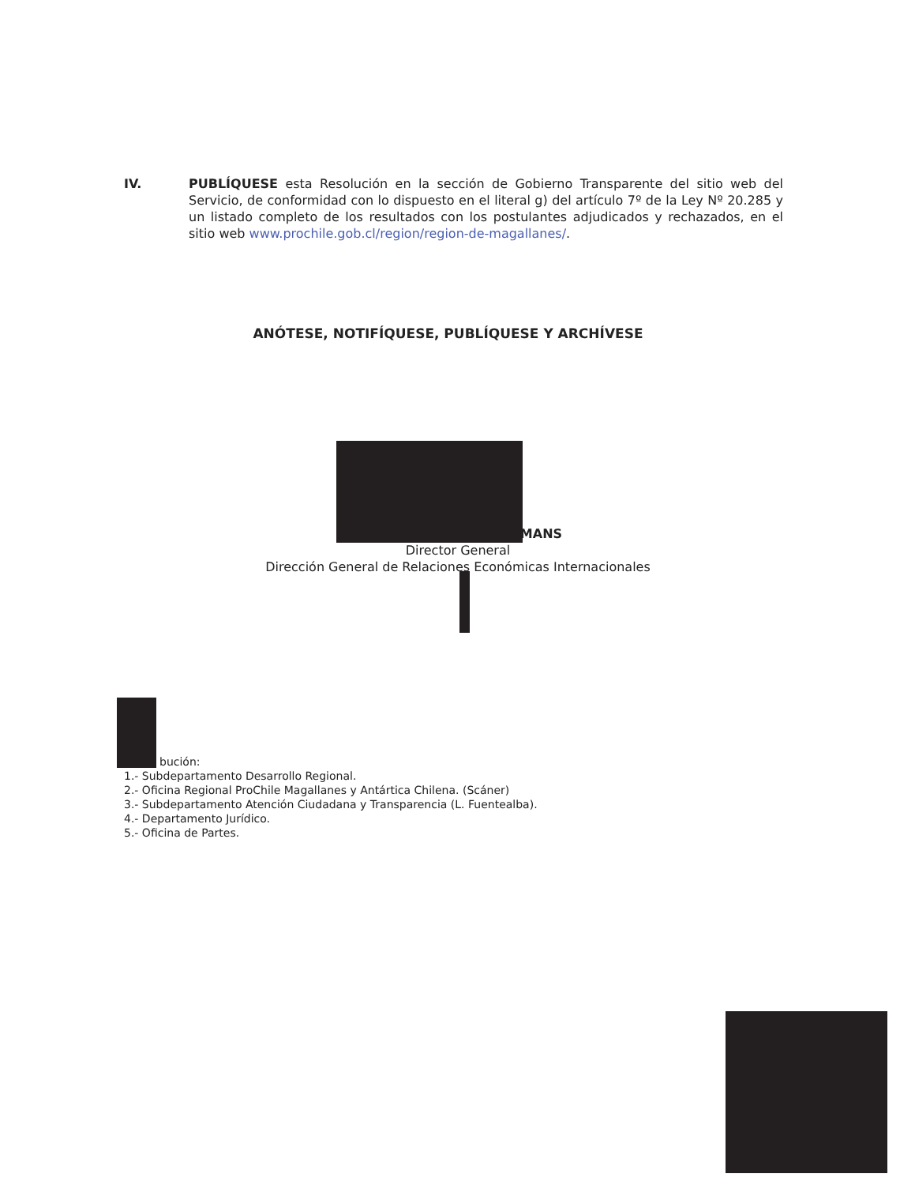IV. PUBLÍQUESE esta Resolución en la sección de Gobierno Transparente del sitio web del Servicio, de conformidad con lo dispuesto en el literal g) del artículo 7º de la Ley Nº 20.285 y un listado completo de los resultados con los postulantes adjudicados y rechazados, en el sitio web www.prochile.gob.cl/region/region-de-magallanes/.
ANÓTESE, NOTIFÍQUESE, PUBLÍQUESE Y ARCHÍVESE
TMANS
Director General
Dirección General de Relaciones Económicas Internacionales
bución:
1.- Subdepartamento Desarrollo Regional.
2.- Oficina Regional ProChile Magallanes y Antártica Chilena. (Scáner)
3.- Subdepartamento Atención Ciudadana y Transparencia (L. Fuentealba).
4.- Departamento Jurídico.
5.- Oficina de Partes.